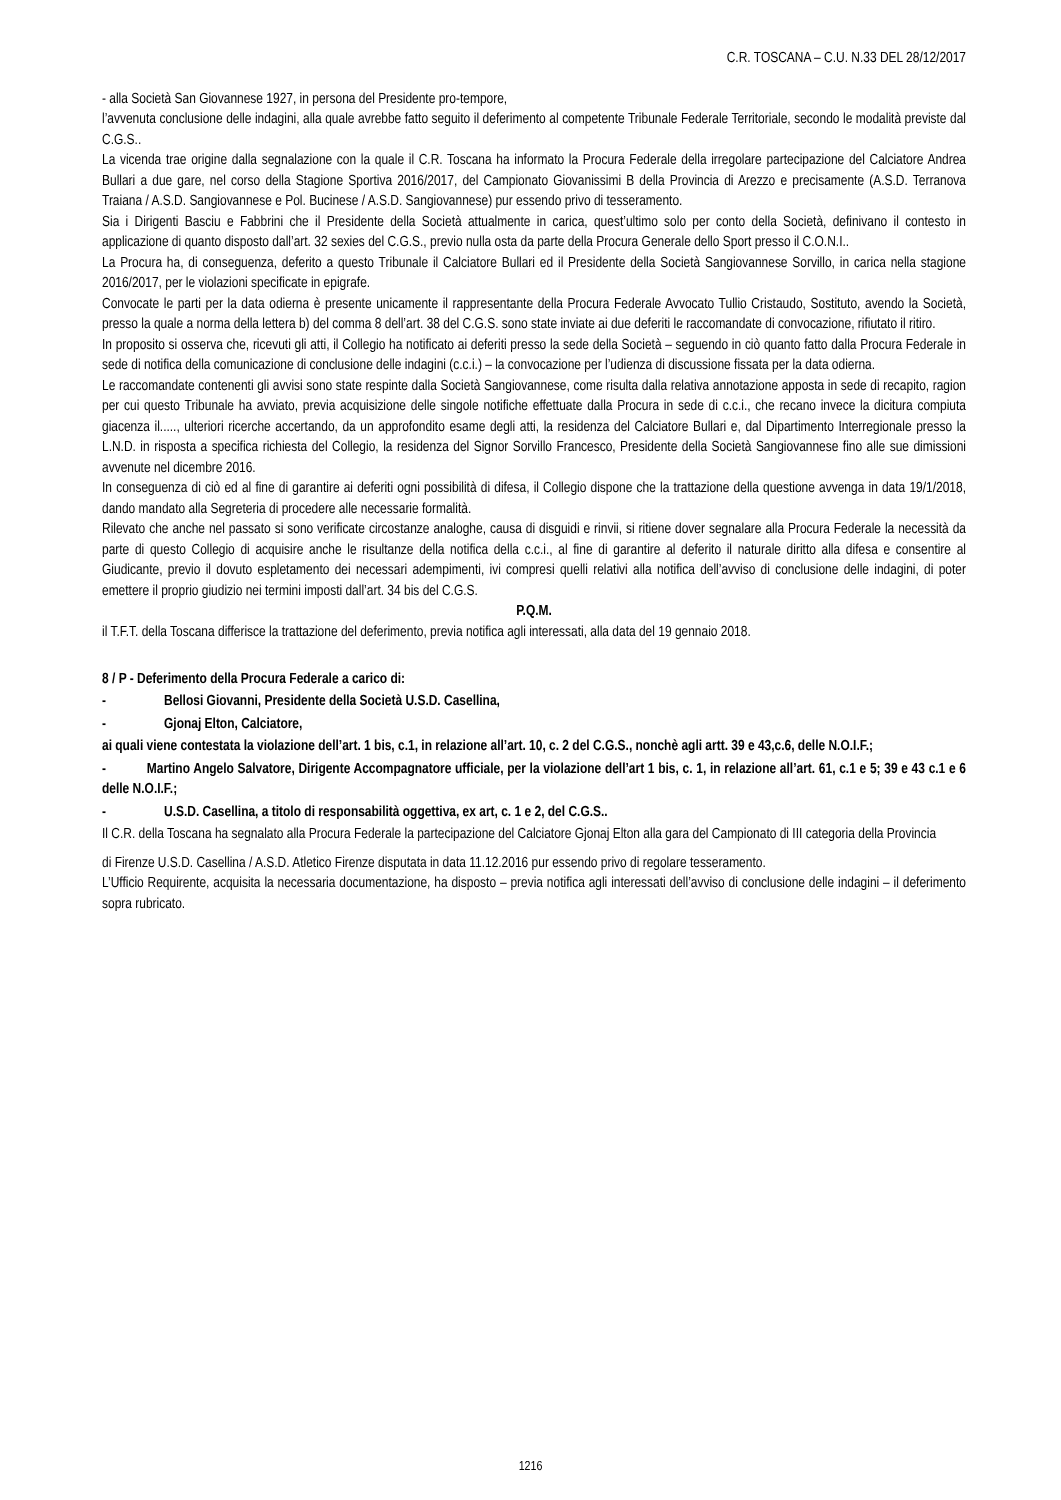C.R. TOSCANA – C.U. N.33 DEL 28/12/2017
- alla Società San Giovannese 1927, in persona del Presidente pro-tempore,
l’avvenuta conclusione delle indagini, alla quale avrebbe fatto seguito il deferimento al competente Tribunale Federale Territoriale, secondo le modalità previste dal C.G.S..
La vicenda trae origine dalla segnalazione con la quale il C.R. Toscana ha informato la Procura Federale della irregolare partecipazione del Calciatore Andrea Bullari a due gare, nel corso della Stagione Sportiva 2016/2017, del Campionato Giovanissimi B della Provincia di Arezzo e precisamente (A.S.D. Terranova Traiana / A.S.D. Sangiovannese e Pol. Bucinese / A.S.D. Sangiovannese) pur essendo privo di tesseramento.
Sia i Dirigenti Basciu e Fabbrini che il Presidente della Società attualmente in carica, quest’ultimo solo per conto della Società, definivano il contesto in applicazione di quanto disposto dall’art. 32 sexies del C.G.S., previo nulla osta da parte della Procura Generale dello Sport presso il C.O.N.I..
La Procura ha, di conseguenza, deferito a questo Tribunale il Calciatore Bullari ed il Presidente della Società Sangiovannese Sorvillo, in carica nella stagione 2016/2017, per le violazioni specificate in epigrafe.
Convocate le parti per la data odierna è presente unicamente il rappresentante della Procura Federale Avvocato Tullio Cristaudo, Sostituto, avendo la Società, presso la quale a norma della lettera b) del comma 8 dell’art. 38 del C.G.S. sono state inviate ai due deferiti le raccomandate di convocazione, rifiutato il ritiro.
In proposito si osserva che, ricevuti gli atti, il Collegio ha notificato ai deferiti presso la sede della Società – seguendo in ciò quanto fatto dalla Procura Federale in sede di notifica della comunicazione di conclusione delle indagini (c.c.i.) – la convocazione per l’udienza di discussione fissata per la data odierna.
Le raccomandate contenenti gli avvisi sono state respinte dalla Società Sangiovannese, come risulta dalla relativa annotazione apposta in sede di recapito, ragion per cui questo Tribunale ha avviato, previa acquisizione delle singole notifiche effettuate dalla Procura in sede di c.c.i., che recano invece la dicitura compiuta giacenza il....., ulteriori ricerche accertando, da un approfondito esame degli atti, la residenza del Calciatore Bullari e, dal Dipartimento Interregionale presso la L.N.D. in risposta a specifica richiesta del Collegio, la residenza del Signor Sorvillo Francesco, Presidente della Società Sangiovannese fino alle sue dimissioni avvenute nel dicembre 2016.
In conseguenza di ciò ed al fine di garantire ai deferiti ogni possibilità di difesa, il Collegio dispone che la trattazione della questione avvenga in data 19/1/2018, dando mandato alla Segreteria di procedere alle necessarie formalità.
Rilevato che anche nel passato si sono verificate circostanze analoghe, causa di disguidi e rinvii, si ritiene dover segnalare alla Procura Federale la necessità da parte di questo Collegio di acquisire anche le risultanze della notifica della c.c.i., al fine di garantire al deferito il naturale diritto alla difesa e consentire al Giudicante, previo il dovuto espletamento dei necessari adempimenti, ivi compresi quelli relativi alla notifica dell’avviso di conclusione delle indagini, di poter emettere il proprio giudizio nei termini imposti dall’art. 34 bis del C.G.S.
P.Q.M.
il T.F.T. della Toscana differisce la trattazione del deferimento, previa notifica agli interessati, alla data del 19 gennaio 2018.
8 / P - Deferimento della Procura Federale a carico di:
- Bellosi Giovanni, Presidente della Società U.S.D. Casellina,
- Gjonaj Elton, Calciatore,
ai quali viene contestata la violazione dell’art. 1 bis, c.1, in relazione all’art. 10, c. 2 del C.G.S., nonchè agli artt. 39 e 43,c.6, delle N.O.I.F.;
- Martino Angelo Salvatore, Dirigente Accompagnatore ufficiale, per la violazione dell’art 1 bis, c. 1, in relazione all’art. 61, c.1 e 5; 39 e 43 c.1 e 6 delle N.O.I.F.;
- U.S.D. Casellina, a titolo di responsabilità oggettiva, ex art, c. 1 e 2, del C.G.S..
Il C.R. della Toscana ha segnalato alla Procura Federale la partecipazione del Calciatore Gjonaj Elton alla gara del Campionato di III categoria della Provincia
di Firenze U.S.D. Casellina / A.S.D. Atletico Firenze disputata in data 11.12.2016 pur essendo privo di regolare tesseramento.
L’Ufficio Requirente, acquisita la necessaria documentazione, ha disposto – previa notifica agli interessati dell’avviso di conclusione delle indagini – il deferimento sopra rubricato.
1216